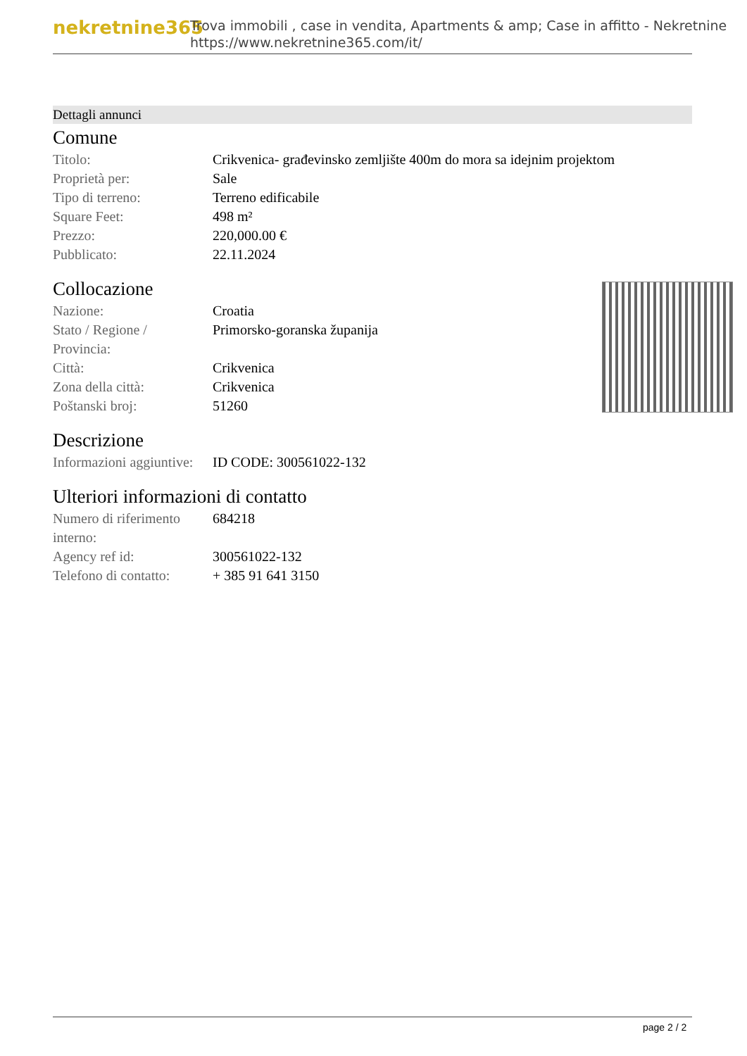nekretnine365
Trova immobili , case in vendita, Apartments & amp; Case in affitto - Nekretnine
https://www.nekretnine365.com/it/
Dettagli annunci
Comune
| Titolo: | Crikvenica- građevinsko zemljište 400m do mora sa idejnim projektom |
| Proprietà per: | Sale |
| Tipo di terreno: | Terreno edificabile |
| Square Feet: | 498 m² |
| Prezzo: | 220,000.00 € |
| Pubblicato: | 22.11.2024 |
Collocazione
| Nazione: | Croatia |
| Stato / Regione / Provincia: | Primorsko-goranska županija |
| Città: | Crikvenica |
| Zona della città: | Crikvenica |
| Poštanski broj: | 51260 |
Descrizione
| Informazioni aggiuntive: | ID CODE: 300561022-132 |
Ulteriori informazioni di contatto
| Numero di riferimento interno: | 684218 |
| Agency ref id: | 300561022-132 |
| Telefono di contatto: | + 385 91 641 3150 |
page 2 / 2